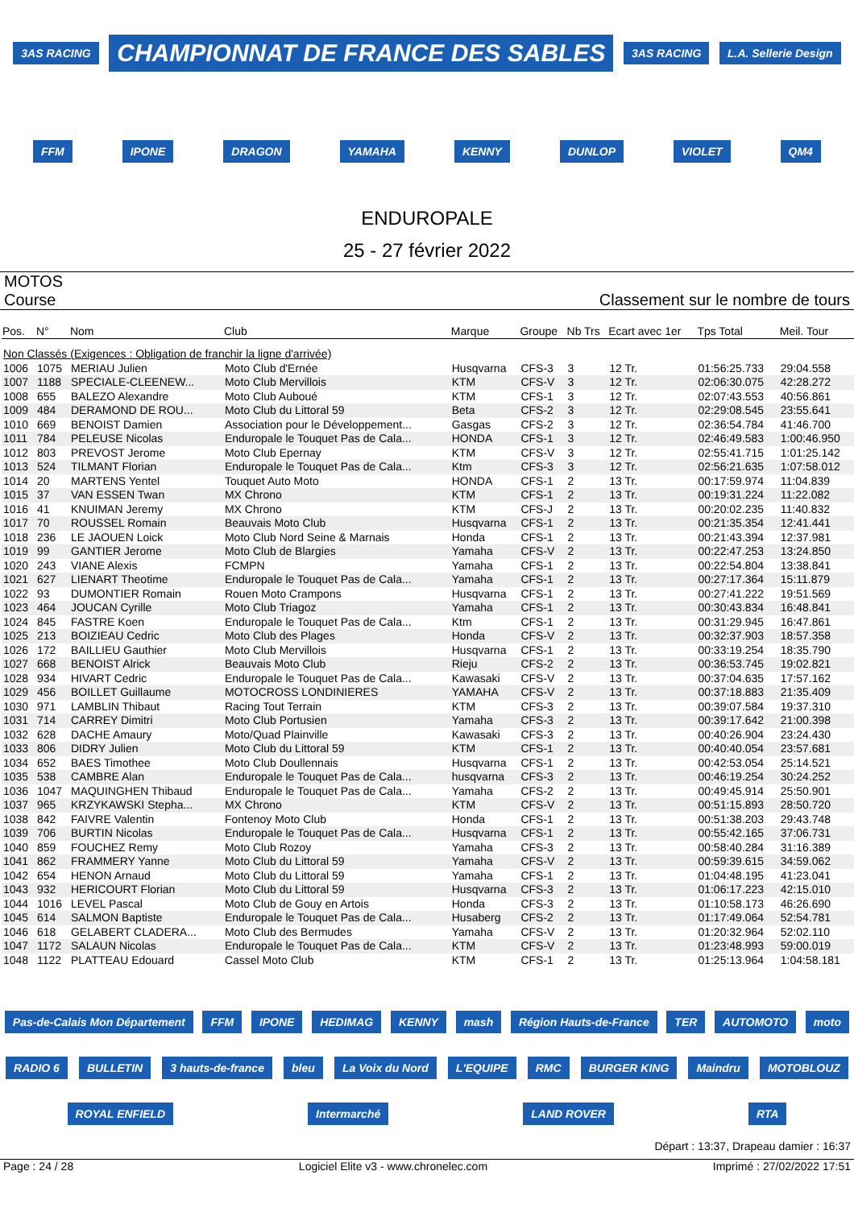3AS RACING CHAMPIONNAT DE FRANCE DES SABLES 3AS RACING L.A. Sellerie Design FFM IPONE DRAGON YAMAHA KENNY DUNLOP VIOLET QM4
ENDUROPALE
25 - 27 février 2022
MOTOS
Course
Classement sur le nombre de tours
| Pos. | N° | Nom | Club | Marque | Groupe | Nb Trs | Ecart avec 1er | Tps Total | Meil. Tour |
| --- | --- | --- | --- | --- | --- | --- | --- | --- | --- |
| Non Classés (Exigences : Obligation de franchir la ligne d'arrivée) | | | | | | | | | |
| 1006 | 1075 | MERIAU Julien | Moto Club d'Ernée | Husqvarna | CFS-3 | 3 | 12 Tr. | 01:56:25.733 | 29:04.558 |
| 1007 | 1188 | SPECIALE-CLEENEW... | Moto Club Mervillois | KTM | CFS-V | 3 | 12 Tr. | 02:06:30.075 | 42:28.272 |
| 1008 | 655 | BALEZO Alexandre | Moto Club Auboué | KTM | CFS-1 | 3 | 12 Tr. | 02:07:43.553 | 40:56.861 |
| 1009 | 484 | DERAMOND DE ROU... | Moto Club du Littoral 59 | Beta | CFS-2 | 3 | 12 Tr. | 02:29:08.545 | 23:55.641 |
| 1010 | 669 | BENOIST Damien | Association pour le Développement... | Gasgas | CFS-2 | 3 | 12 Tr. | 02:36:54.784 | 41:46.700 |
| 1011 | 784 | PELEUSE Nicolas | Enduropale le Touquet Pas de Cala... | HONDA | CFS-1 | 3 | 12 Tr. | 02:46:49.583 | 1:00:46.950 |
| 1012 | 803 | PREVOST Jerome | Moto Club Epernay | KTM | CFS-V | 3 | 12 Tr. | 02:55:41.715 | 1:01:25.142 |
| 1013 | 524 | TILMANT Florian | Enduropale le Touquet Pas de Cala... | Ktm | CFS-3 | 3 | 12 Tr. | 02:56:21.635 | 1:07:58.012 |
| 1014 | 20 | MARTENS Yentel | Touquet Auto Moto | HONDA | CFS-1 | 2 | 13 Tr. | 00:17:59.974 | 11:04.839 |
| 1015 | 37 | VAN ESSEN Twan | MX Chrono | KTM | CFS-1 | 2 | 13 Tr. | 00:19:31.224 | 11:22.082 |
| 1016 | 41 | KNUIMAN Jeremy | MX Chrono | KTM | CFS-J | 2 | 13 Tr. | 00:20:02.235 | 11:40.832 |
| 1017 | 70 | ROUSSEL Romain | Beauvais Moto Club | Husqvarna | CFS-1 | 2 | 13 Tr. | 00:21:35.354 | 12:41.441 |
| 1018 | 236 | LE JAOUEN Loick | Moto Club Nord Seine & Marnais | Honda | CFS-1 | 2 | 13 Tr. | 00:21:43.394 | 12:37.981 |
| 1019 | 99 | GANTIER Jerome | Moto Club de Blargies | Yamaha | CFS-V | 2 | 13 Tr. | 00:22:47.253 | 13:24.850 |
| 1020 | 243 | VIANE Alexis | FCMPN | Yamaha | CFS-1 | 2 | 13 Tr. | 00:22:54.804 | 13:38.841 |
| 1021 | 627 | LIENART Theotime | Enduropale le Touquet Pas de Cala... | Yamaha | CFS-1 | 2 | 13 Tr. | 00:27:17.364 | 15:11.879 |
| 1022 | 93 | DUMONTIER Romain | Rouen Moto Crampons | Husqvarna | CFS-1 | 2 | 13 Tr. | 00:27:41.222 | 19:51.569 |
| 1023 | 464 | JOUCAN Cyrille | Moto Club Triagoz | Yamaha | CFS-1 | 2 | 13 Tr. | 00:30:43.834 | 16:48.841 |
| 1024 | 845 | FASTRE Koen | Enduropale le Touquet Pas de Cala... | Ktm | CFS-1 | 2 | 13 Tr. | 00:31:29.945 | 16:47.861 |
| 1025 | 213 | BOIZIEAU Cedric | Moto Club des Plages | Honda | CFS-V | 2 | 13 Tr. | 00:32:37.903 | 18:57.358 |
| 1026 | 172 | BAILLIEU Gauthier | Moto Club Mervillois | Husqvarna | CFS-1 | 2 | 13 Tr. | 00:33:19.254 | 18:35.790 |
| 1027 | 668 | BENOIST Alrick | Beauvais Moto Club | Rieju | CFS-2 | 2 | 13 Tr. | 00:36:53.745 | 19:02.821 |
| 1028 | 934 | HIVART Cedric | Enduropale le Touquet Pas de Cala... | Kawasaki | CFS-V | 2 | 13 Tr. | 00:37:04.635 | 17:57.162 |
| 1029 | 456 | BOILLET Guillaume | MOTOCROSS LONDINIERES | YAMAHA | CFS-V | 2 | 13 Tr. | 00:37:18.883 | 21:35.409 |
| 1030 | 971 | LAMBLIN Thibaut | Racing Tout Terrain | KTM | CFS-3 | 2 | 13 Tr. | 00:39:07.584 | 19:37.310 |
| 1031 | 714 | CARREY Dimitri | Moto Club Portusien | Yamaha | CFS-3 | 2 | 13 Tr. | 00:39:17.642 | 21:00.398 |
| 1032 | 628 | DACHE Amaury | Moto/Quad Plainville | Kawasaki | CFS-3 | 2 | 13 Tr. | 00:40:26.904 | 23:24.430 |
| 1033 | 806 | DIDRY Julien | Moto Club du Littoral 59 | KTM | CFS-1 | 2 | 13 Tr. | 00:40:40.054 | 23:57.681 |
| 1034 | 652 | BAES Timothee | Moto Club Doullennais | Husqvarna | CFS-1 | 2 | 13 Tr. | 00:42:53.054 | 25:14.521 |
| 1035 | 538 | CAMBRE Alan | Enduropale le Touquet Pas de Cala... | husqvarna | CFS-3 | 2 | 13 Tr. | 00:46:19.254 | 30:24.252 |
| 1036 | 1047 | MAQUINGHEN Thibaud | Enduropale le Touquet Pas de Cala... | Yamaha | CFS-2 | 2 | 13 Tr. | 00:49:45.914 | 25:50.901 |
| 1037 | 965 | KRZYKAWSKI Stepha... | MX Chrono | KTM | CFS-V | 2 | 13 Tr. | 00:51:15.893 | 28:50.720 |
| 1038 | 842 | FAIVRE Valentin | Fontenoy Moto Club | Honda | CFS-1 | 2 | 13 Tr. | 00:51:38.203 | 29:43.748 |
| 1039 | 706 | BURTIN Nicolas | Enduropale le Touquet Pas de Cala... | Husqvarna | CFS-1 | 2 | 13 Tr. | 00:55:42.165 | 37:06.731 |
| 1040 | 859 | FOUCHEZ Remy | Moto Club Rozoy | Yamaha | CFS-3 | 2 | 13 Tr. | 00:58:40.284 | 31:16.389 |
| 1041 | 862 | FRAMMERY Yanne | Moto Club du Littoral 59 | Yamaha | CFS-V | 2 | 13 Tr. | 00:59:39.615 | 34:59.062 |
| 1042 | 654 | HENON Arnaud | Moto Club du Littoral 59 | Yamaha | CFS-1 | 2 | 13 Tr. | 01:04:48.195 | 41:23.041 |
| 1043 | 932 | HERICOURT Florian | Moto Club du Littoral 59 | Husqvarna | CFS-3 | 2 | 13 Tr. | 01:06:17.223 | 42:15.010 |
| 1044 | 1016 | LEVEL Pascal | Moto Club de Gouy en Artois | Honda | CFS-3 | 2 | 13 Tr. | 01:10:58.173 | 46:26.690 |
| 1045 | 614 | SALMON Baptiste | Enduropale le Touquet Pas de Cala... | Husaberg | CFS-2 | 2 | 13 Tr. | 01:17:49.064 | 52:54.781 |
| 1046 | 618 | GELABERT CLADERA... | Moto Club des Bermudes | Yamaha | CFS-V | 2 | 13 Tr. | 01:20:32.964 | 52:02.110 |
| 1047 | 1172 | SALAUN Nicolas | Enduropale le Touquet Pas de Cala... | KTM | CFS-V | 2 | 13 Tr. | 01:23:48.993 | 59:00.019 |
| 1048 | 1122 | PLATTEAU Edouard | Cassel Moto Club | KTM | CFS-1 | 2 | 13 Tr. | 01:25:13.964 | 1:04:58.181 |
Pas-de-Calais Mon Département FFM IPONE HEDIMAG KENNY mash Région Hauts-de-France TER AUTOMOTO moto RADIO 6 BULLETIN 3 hauts-de-france bleu La Voix du Nord L'EQUIPE RMC BURGER KING Maindru MOTOBLOUZ ROYAL ENFIELD Intermarché LAND ROVER RTA
Départ : 13:37, Drapeau damier : 16:37
Page : 24 / 28 Logiciel Elite v3 - www.chronelec.com Imprimé : 27/02/2022 17:51